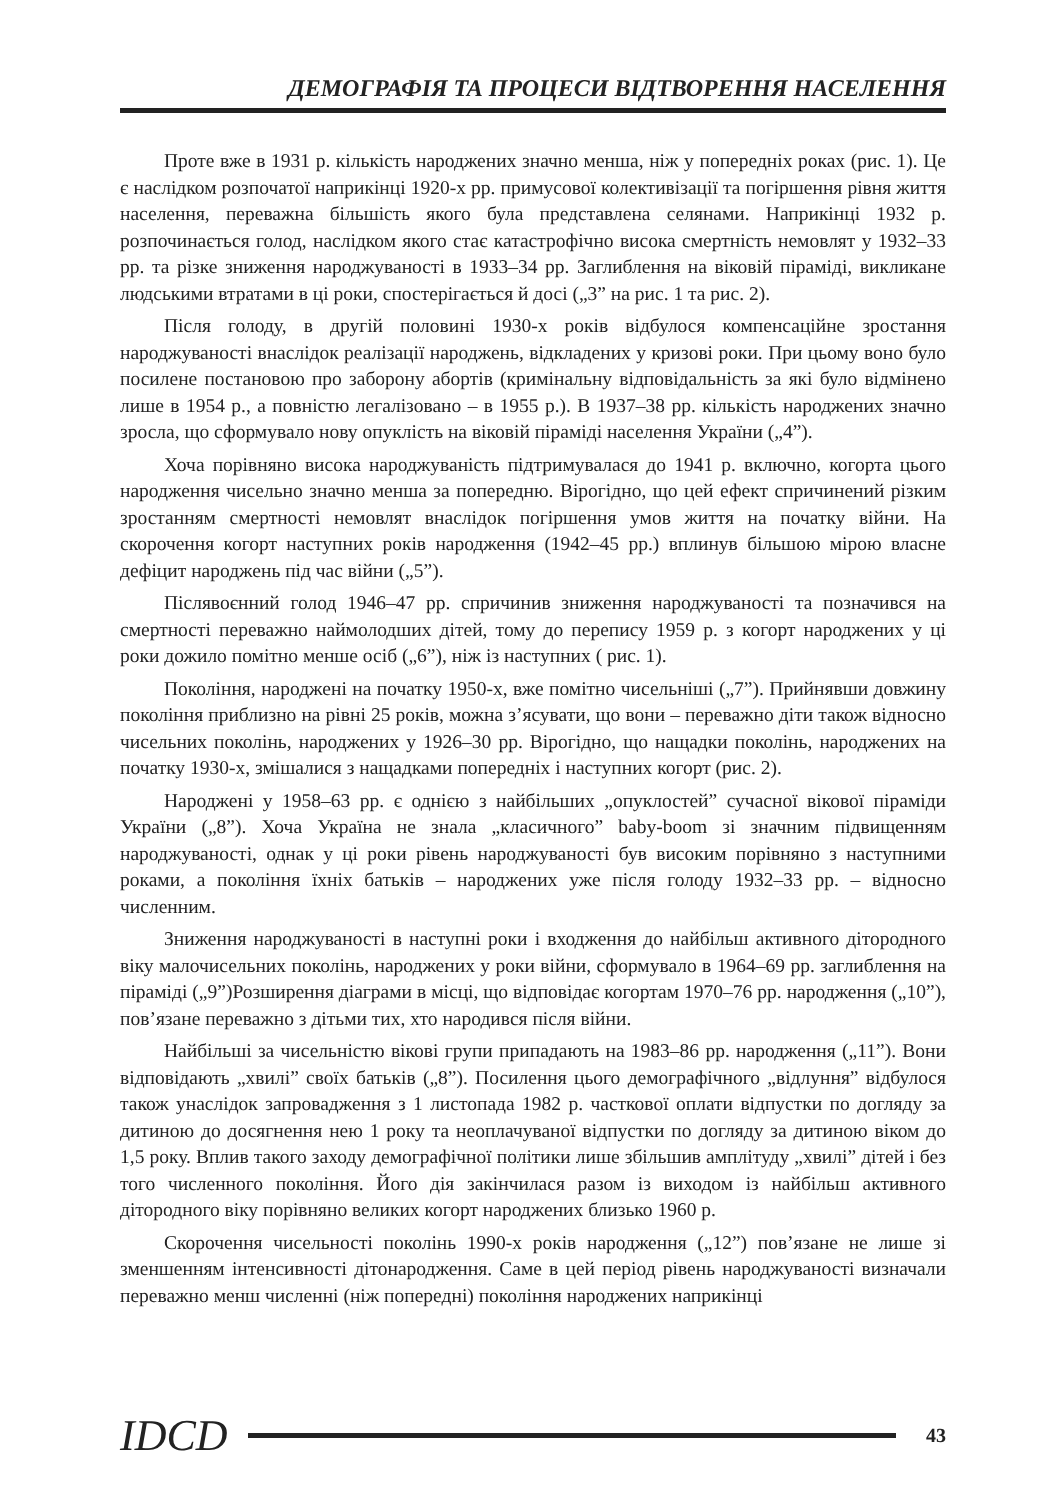ДЕМОГРАФІЯ ТА ПРОЦЕСИ ВІДТВОРЕННЯ НАСЕЛЕННЯ
Проте вже в 1931 р. кількість народжених значно менша, ніж у попередніх роках (рис. 1). Це є наслідком розпочатої наприкінці 1920-х рр. примусової колективізації та погіршення рівня життя населення, переважна більшість якого була представлена селянами. Наприкінці 1932 р. розпочинається голод, наслідком якого стає катастрофічно висока смертність немовлят у 1932–33 рр. та різке зниження народжуваності в 1933–34 рр. Заглиблення на віковій піраміді, викликане людськими втратами в ці роки, спостерігається й досі („3” на рис. 1 та рис. 2).
Після голоду, в другій половині 1930-х років відбулося компенсаційне зростання народжуваності внаслідок реалізації народжень, відкладених у кризові роки. При цьому воно було посилене постановою про заборону абортів (кримінальну відповідальність за які було відмінено лише в 1954 р., а повністю легалізовано – в 1955 р.). В 1937–38 рр. кількість народжених значно зросла, що сформувало нову опуклість на віковій піраміді населення України („4”).
Хоча порівняно висока народжуваність підтримувалася до 1941 р. включно, когорта цього народження чисельно значно менша за попередню. Вірогідно, що цей ефект спричинений різким зростанням смертності немовлят внаслідок погіршення умов життя на початку війни. На скорочення когорт наступних років народження (1942–45 рр.) вплинув більшою мірою власне дефіцит народжень під час війни („5”).
Післявоєнний голод 1946–47 рр. спричинив зниження народжуваності та позначився на смертності переважно наймолодших дітей, тому до перепису 1959 р. з когорт народжених у ці роки дожило помітно менше осіб („6”), ніж із наступних ( рис. 1).
Покоління, народжені на початку 1950-х, вже помітно чисельніші („7”). Прийнявши довжину покоління приблизно на рівні 25 років, можна з’ясувати, що вони – переважно діти також відносно чисельних поколінь, народжених у 1926–30 рр. Вірогідно, що нащадки поколінь, народжених на початку 1930-х, змішалися з нащадками попередніх і наступних когорт (рис. 2).
Народжені у 1958–63 рр. є однією з найбільших „опуклостей” сучасної вікової піраміди України („8”). Хоча Україна не знала „класичного” baby-boom зі значним підвищенням народжуваності, однак у ці роки рівень народжуваності був високим порівняно з наступними роками, а покоління їхніх батьків – народжених уже після голоду 1932–33 рр. – відносно численним.
Зниження народжуваності в наступні роки і входження до найбільш активного дітородного віку малочисельних поколінь, народжених у роки війни, сформувало в 1964–69 рр. заглиблення на піраміді („9”)Розширення діаграми в місці, що відповідає когортам 1970–76 рр. народження („10”), пов’язане переважно з дітьми тих, хто народився після війни.
Найбільші за чисельністю вікові групи припадають на 1983–86 рр. народження („11”). Вони відповідають „хвилі” своїх батьків („8”). Посилення цього демографічного „відлуння” відбулося також унаслідок запровадження з 1 листопада 1982 р. часткової оплати відпустки по догляду за дитиною до досягнення нею 1 року та неоплачуваної відпустки по догляду за дитиною віком до 1,5 року. Вплив такого заходу демографічної політики лише збільшив амплітуду „хвилі” дітей і без того численного покоління. Його дія закінчилася разом із виходом із найбільш активного дітородного віку порівняно великих когорт народжених близько 1960 р.
Скорочення чисельності поколінь 1990-х років народження („12”) пов’язане не лише зі зменшенням інтенсивності дітонародження. Саме в цей період рівень народжуваності визначали переважно менш численні (ніж попередні) покоління народжених наприкінці
IDCD 43